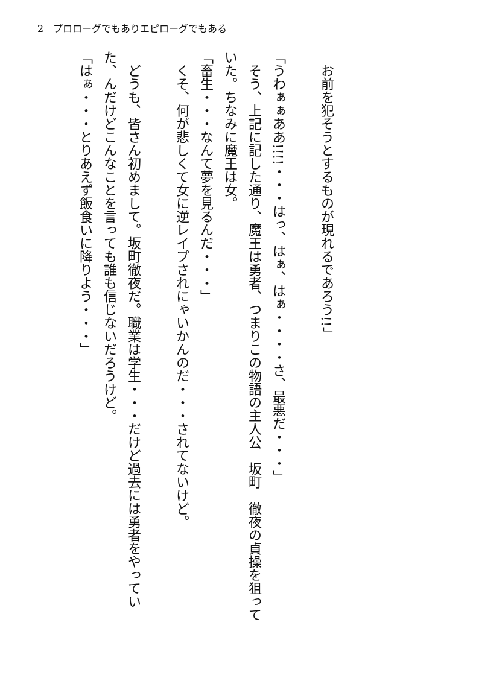2　プロローグでもありエピローグでもある
　お前を犯そうとするものが現れるであろう!!」
「うわぁぁああ!!!!・・・はっ、はぁ、はぁ・・・・さ、最悪だ・・・」
　そう、上記に記した通り、魔王は勇者、つまりこの物語の主人公　坂町　徹夜の貞操を狙っていた。ちなみに魔王は女。
「畜生・・・なんて夢を見るんだ・・・」
　くそ、何が悲しくて女に逆レイプされにゃいかんのだ・・・されてないけど。
　どうも、皆さん初めまして。坂町徹夜だ。職業は学生・・・だけど過去には勇者をやっていた、んだけどこんなことを言っても誰も信じないだろうけど。
「はぁ・・・とりあえず飯食いに降りよう・・・」